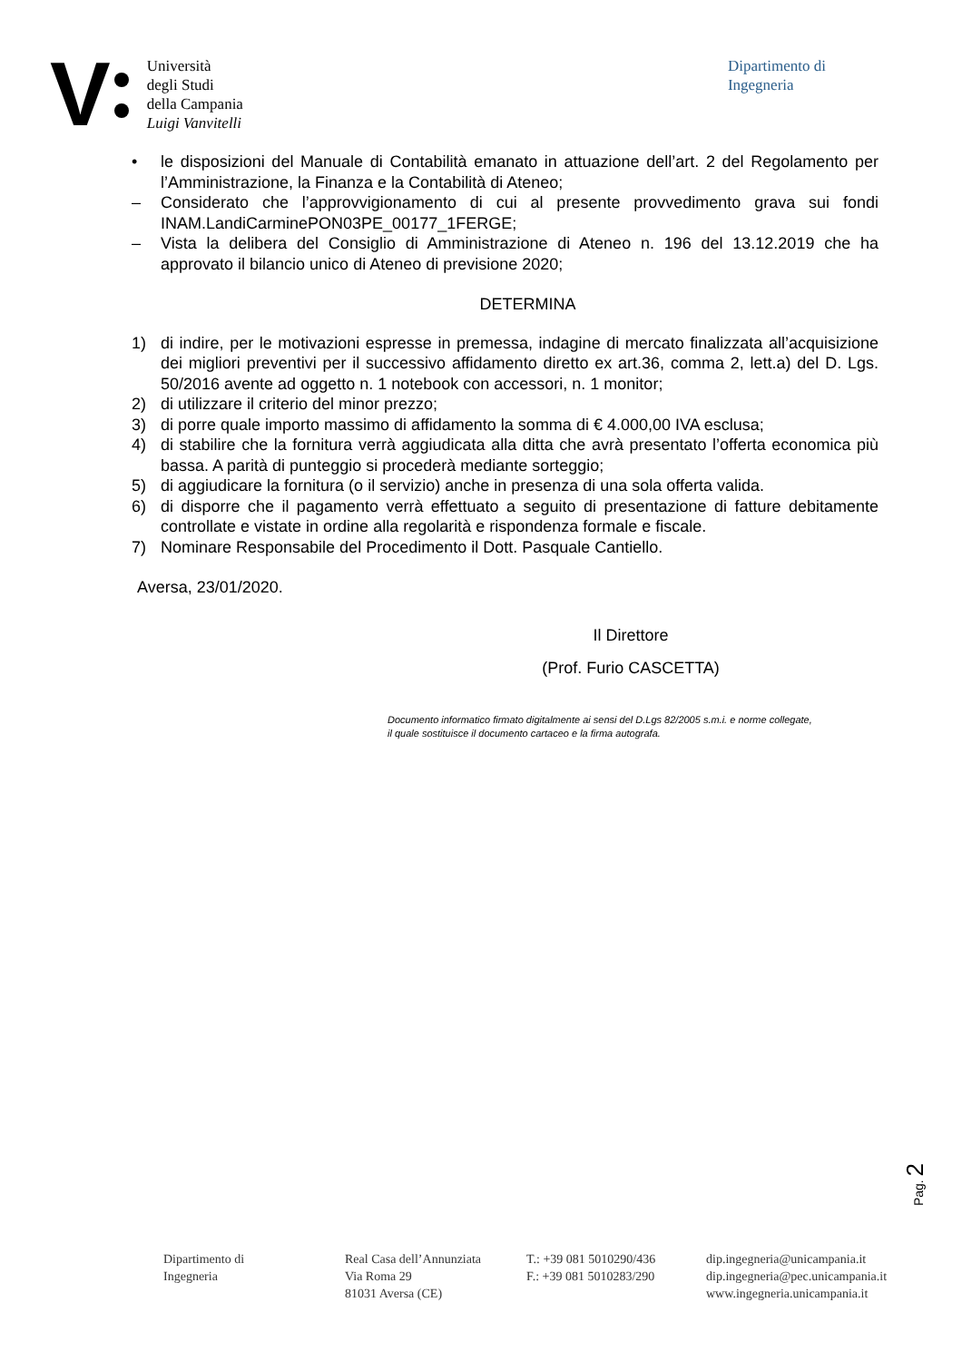V
Università
degli Studi
della Campania
Luigi Vanvitelli
Dipartimento di
Ingegneria
• le disposizioni del Manuale di Contabilità emanato in attuazione dell’art. 2 del Regolamento per l’Amministrazione, la Finanza e la Contabilità di Ateneo;
– Considerato che l’approvvigionamento di cui al presente provvedimento grava sui fondi INAM.LandiCarminePON03PE_00177_1FERGE;
– Vista la delibera del Consiglio di Amministrazione di Ateneo n. 196 del 13.12.2019 che ha approvato il bilancio unico di Ateneo di previsione 2020;
DETERMINA
1) di indire, per le motivazioni espresse in premessa, indagine di mercato finalizzata all’acquisizione dei migliori preventivi per il successivo affidamento diretto ex art.36, comma 2, lett.a) del D. Lgs. 50/2016 avente ad oggetto n. 1 notebook con accessori, n. 1 monitor;
2) di utilizzare il criterio del minor prezzo;
3) di porre quale importo massimo di affidamento la somma di € 4.000,00 IVA esclusa;
4) di stabilire che la fornitura verrà aggiudicata alla ditta che avrà presentato l’offerta economica più bassa. A parità di punteggio si procederà mediante sorteggio;
5) di aggiudicare la fornitura (o il servizio) anche in presenza di una sola offerta valida.
6) di disporre che il pagamento verrà effettuato a seguito di presentazione di fatture debitamente controllate e vistate in ordine alla regolarità e rispondenza formale e fiscale.
7) Nominare Responsabile del Procedimento il Dott. Pasquale Cantiello.
Aversa, 23/01/2020.
Il Direttore
(Prof. Furio CASCETTA)
Documento informatico firmato digitalmente ai sensi del D.Lgs 82/2005 s.m.i. e norme collegate,
il quale sostituisce il documento cartaceo e la firma autografa.
Pag. 2
Dipartimento di
Ingegneria
Real Casa dell’Annunziata
Via Roma 29
81031 Aversa (CE)
T.: +39 081 5010290/436
F.: +39 081 5010283/290
dip.ingegneria@unicampania.it
dip.ingegneria@pec.unicampania.it
www.ingegneria.unicampania.it